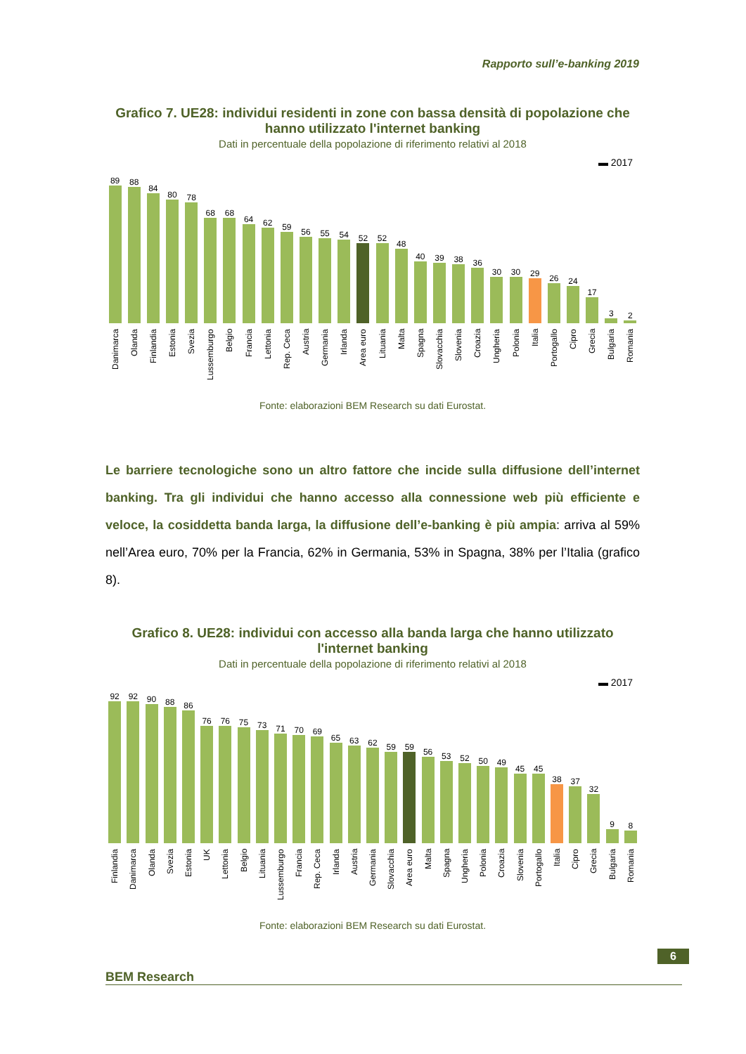Rapporto sull’e-banking 2019
Grafico 7. UE28: individui residenti in zone con bassa densità di popolazione che hanno utilizzato l'internet banking
Dati in percentuale della popolazione di riferimento relativi al 2018
▬ 2017
89
Danimarca
88
Olanda
84
Finlandia
80
Estonia
78
Svezia
68
Lussemburgo
68
Belgio
64
Francia
62
Lettonia
59
Rep. Ceca
56
Austria
55
Germania
54
Irlanda
52
Area euro
52
Lituania
48
Malta
40
Spagna
39
Slovacchia
38
Slovenia
36
Croazia
30
Ungheria
30
Polonia
29
Italia
26
Portogallo
24
Cipro
17
Grecia
3
Bulgaria
2
Romania
Fonte: elaborazioni BEM Research su dati Eurostat.
Le barriere tecnologiche sono un altro fattore che incide sulla diffusione dell’internet banking. Tra gli individui che hanno accesso alla connessione web più efficiente e veloce, la cosiddetta banda larga, la diffusione dell’e-banking è più ampia: arriva al 59% nell’Area euro, 70% per la Francia, 62% in Germania, 53% in Spagna, 38% per l’Italia (grafico 8).
Grafico 8. UE28: individui con accesso alla banda larga che hanno utilizzato l'internet banking
Dati in percentuale della popolazione di riferimento relativi al 2018
▬ 2017
92
Finlandia
92
Danimarca
90
Olanda
88
Svezia
86
Estonia
76
UK
76
Lettonia
75
Belgio
73
Lituania
71
Lussemburgo
70
Francia
69
Rep. Ceca
65
Irlanda
63
Austria
62
Germania
59
Slovacchia
59
Area euro
56
Malta
53
Spagna
52
Ungheria
50
Polonia
49
Croazia
45
Slovenia
45
Portogallo
38
Italia
37
Cipro
32
Grecia
9
Bulgaria
8
Romania
Fonte: elaborazioni BEM Research su dati Eurostat.
6
BEM Research